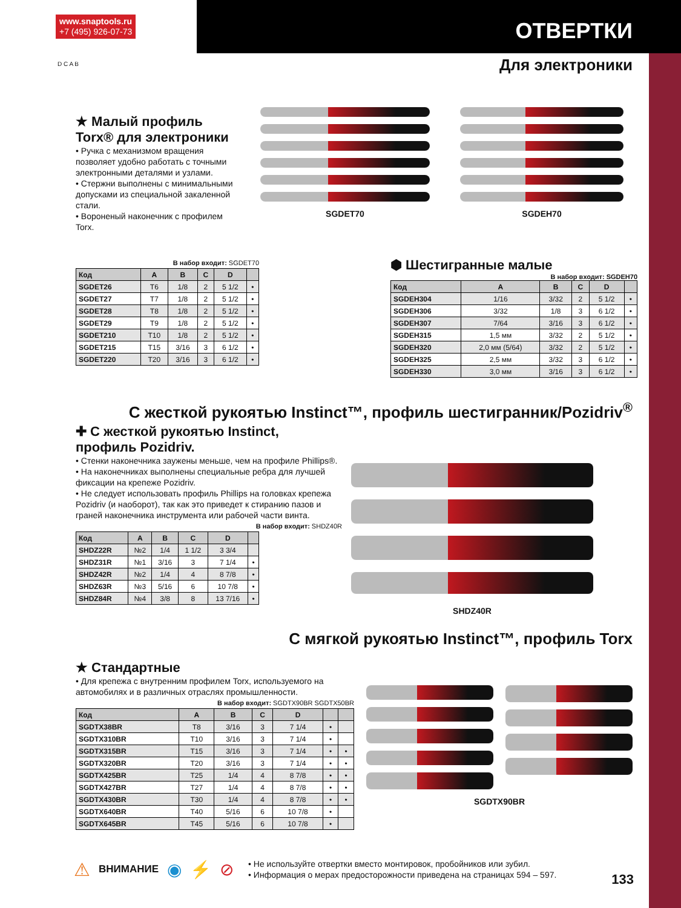www.snaptools.ru
+7 (495) 926-07-73
ОТВЕРТКИ
Для электроники D C A B
★ Малый профиль Torx® для электроники
• Ручка с механизмом вращения позволяет удобно работать с точными электронными деталями и узлами.
• Стержни выполнены с минимальными допусками из специальной закаленной стали.
• Вороненый наконечник с профилем Torx.
SGDET70 SGDEH70
В набор входит: SGDET70
| Код | A | B | C | D | |
| --- | --- | --- | --- | --- | --- |
| SGDET26 | T6 | 1/8 | 2 | 5 1/2 | • |
| SGDET27 | T7 | 1/8 | 2 | 5 1/2 | • |
| SGDET28 | T8 | 1/8 | 2 | 5 1/2 | • |
| SGDET29 | T9 | 1/8 | 2 | 5 1/2 | • |
| SGDET210 | T10 | 1/8 | 2 | 5 1/2 | • |
| SGDET215 | T15 | 3/16 | 3 | 6 1/2 | • |
| SGDET220 | T20 | 3/16 | 3 | 6 1/2 | • |
⬢ Шестигранные малые В набор входит: SGDEH70
| Код | A | B | C | D | |
| --- | --- | --- | --- | --- | --- |
| SGDEH304 | 1/16 | 3/32 | 2 | 5 1/2 | • |
| SGDEH306 | 3/32 | 1/8 | 3 | 6 1/2 | • |
| SGDEH307 | 7/64 | 3/16 | 3 | 6 1/2 | • |
| SGDEH315 | 1,5 мм | 3/32 | 2 | 5 1/2 | • |
| SGDEH320 | 2,0 мм (5/64) | 3/32 | 2 | 5 1/2 | • |
| SGDEH325 | 2,5 мм | 3/32 | 3 | 6 1/2 | • |
| SGDEH330 | 3,0 мм | 3/16 | 3 | 6 1/2 | • |
С жесткой рукоятью Instinct™, профиль шестигранник/Pozidriv<sup>®</sup>
✚ С жесткой рукоятью Instinct, профиль Pozidriv.
• Стенки наконечника заужены меньше, чем на профиле Phillips®.
• На наконечниках выполнены специальные ребра для лучшей фиксации на крепеже Pozidriv.
• Не следует использовать профиль Phillips на головках крепежа Pozidriv (и наоборот), так как это приведет к стиранию пазов и граней наконечника инструмента или рабочей части винта.
В набор входит: SHDZ40R
| Код | A | B | C | D | |
| --- | --- | --- | --- | --- | --- |
| SHDZ22R | №2 | 1/4 | 1 1/2 | 3 3/4 | |
| SHDZ31R | №1 | 3/16 | 3 | 7 1/4 | • |
| SHDZ42R | №2 | 1/4 | 4 | 8 7/8 | • |
| SHDZ63R | №3 | 5/16 | 6 | 10 7/8 | • |
| SHDZ84R | №4 | 3/8 | 8 | 13 7/16 | • |
SHDZ40R
С мягкой рукоятью Instinct™, профиль Torx
★ Стандартные
• Для крепежа с внутренним профилем Torx, используемого на автомобилях и в различных отраслях промышленности.
В набор входит: SGDTX90BR SGDTX50BR
| Код | A | B | C | D | | |
| --- | --- | --- | --- | --- | --- | --- |
| SGDTX38BR | T8 | 3/16 | 3 | 7 1/4 | • | |
| SGDTX310BR | T10 | 3/16 | 3 | 7 1/4 | • | |
| SGDTX315BR | T15 | 3/16 | 3 | 7 1/4 | • | • |
| SGDTX320BR | T20 | 3/16 | 3 | 7 1/4 | • | • |
| SGDTX425BR | T25 | 1/4 | 4 | 8 7/8 | • | • |
| SGDTX427BR | T27 | 1/4 | 4 | 8 7/8 | • | • |
| SGDTX430BR | T30 | 1/4 | 4 | 8 7/8 | • | • |
| SGDTX640BR | T40 | 5/16 | 6 | 10 7/8 | • | |
| SGDTX645BR | T45 | 5/16 | 6 | 10 7/8 | • | |
SGDTX90BR
⚠ ВНИМАНИЕ ◉ ⚡ ⊘
• Не используйте отвертки вместо монтировок, пробойников или зубил.
• Информация о мерах предосторожности приведена на страницах 594 – 597.
133